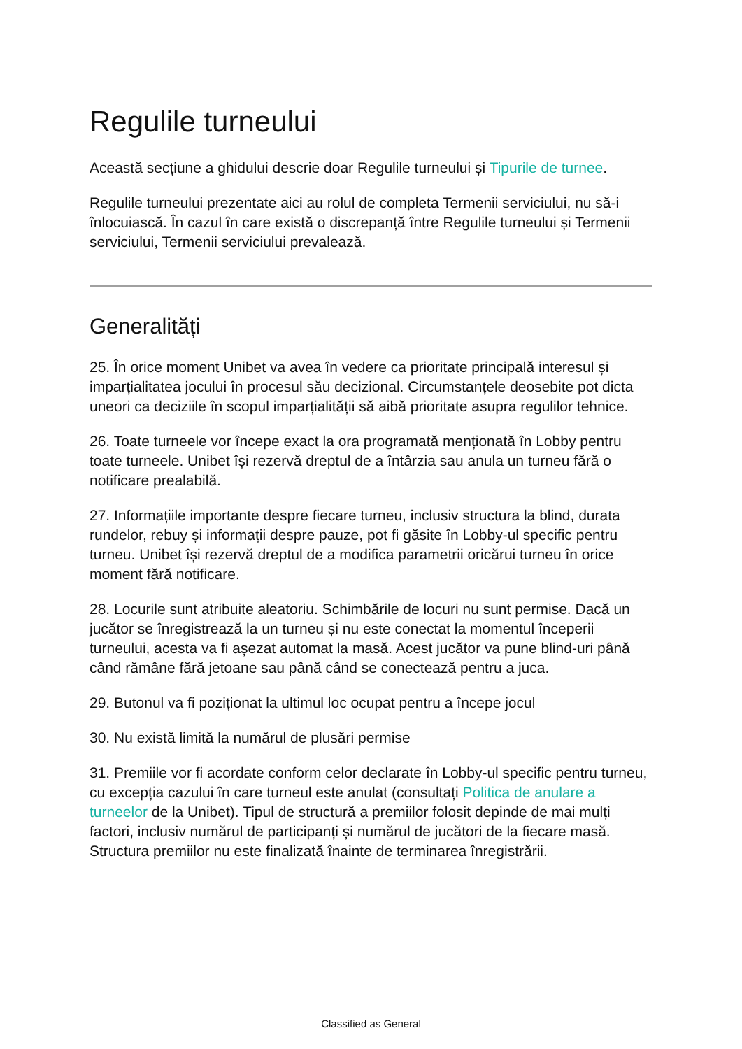Regulile turneului
Această secțiune a ghidului descrie doar Regulile turneului și Tipurile de turnee.
Regulile turneului prezentate aici au rolul de completa Termenii serviciului, nu să-i înlocuiască. În cazul în care există o discrepanță între Regulile turneului și Termenii serviciului, Termenii serviciului prevalează.
Generalități
25. În orice moment Unibet va avea în vedere ca prioritate principală interesul și imparțialitatea jocului în procesul său decizional. Circumstanțele deosebite pot dicta uneori ca deciziile în scopul imparțialității să aibă prioritate asupra regulilor tehnice.
26. Toate turneele vor începe exact la ora programată menționată în Lobby pentru toate turneele. Unibet își rezervă dreptul de a întârzia sau anula un turneu fără o notificare prealabilă.
27. Informațiile importante despre fiecare turneu, inclusiv structura la blind, durata rundelor, rebuy și informații despre pauze, pot fi găsite în Lobby-ul specific pentru turneu. Unibet își rezervă dreptul de a modifica parametrii oricărui turneu în orice moment fără notificare.
28. Locurile sunt atribuite aleatoriu. Schimbările de locuri nu sunt permise. Dacă un jucător se înregistrează la un turneu și nu este conectat la momentul începerii turneului, acesta va fi așezat automat la masă. Acest jucător va pune blind-uri până când rămâne fără jetoane sau până când se conectează pentru a juca.
29. Butonul va fi poziționat la ultimul loc ocupat pentru a începe jocul
30. Nu există limită la numărul de plusări permise
31. Premiile vor fi acordate conform celor declarate în Lobby-ul specific pentru turneu, cu excepția cazului în care turneul este anulat (consultați Politica de anulare a turneelor de la Unibet). Tipul de structură a premiilor folosit depinde de mai mulți factori, inclusiv numărul de participanți și numărul de jucători de la fiecare masă. Structura premiilor nu este finalizată înainte de terminarea înregistrării.
Classified as General